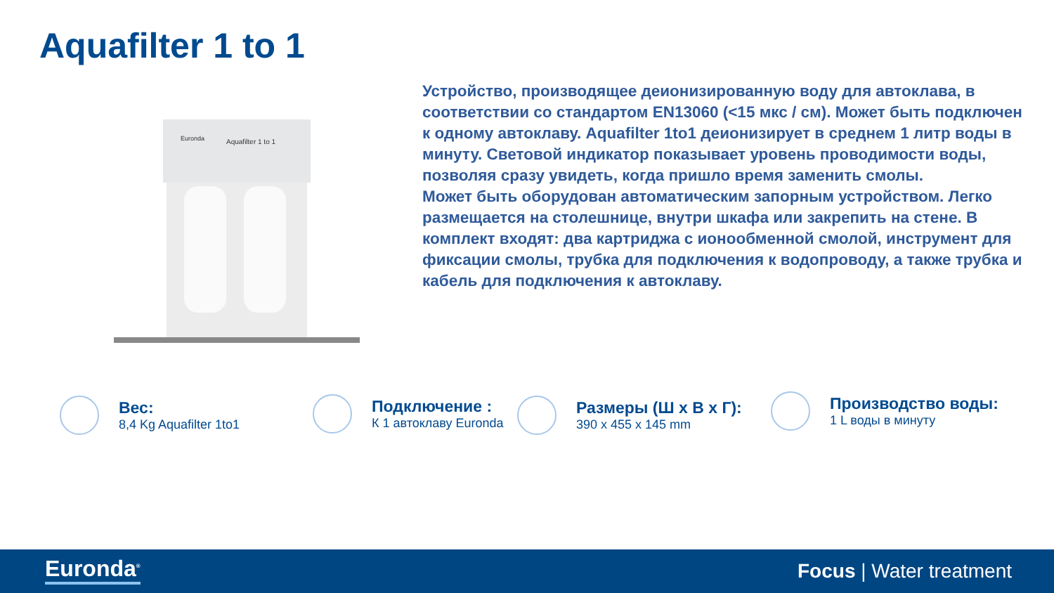Aquafilter 1 to 1
Euronda
Aquafilter 1 to 1
Устройство, производящее деионизированную воду для автоклава, в соответствии со стандартом EN13060 (<15 мкс / см). Может быть подключен к одному автоклаву. Aquafilter 1to1 деионизирует в среднем 1 литр воды в минуту. Световой индикатор показывает уровень проводимости воды, позволяя сразу увидеть, когда пришло время заменить смолы.
Может быть оборудован автоматическим запорным устройством. Легко размещается на столешнице, внутри шкафа или закрепить на стене. В комплект входят: два картриджа с ионообменной смолой, инструмент для фиксации смолы, трубка для подключения к водопроводу, а также трубка и кабель для подключения к автоклаву.
Вес:
8,4 Kg Aquafilter 1to1
Подключение :
К 1 автоклаву Euronda
Размеры (Ш x В x Г):
390 x 455 x 145 mm
Производство воды:
1 L воды в минуту
Euronda<sup>®</sup> Focus | Water treatment